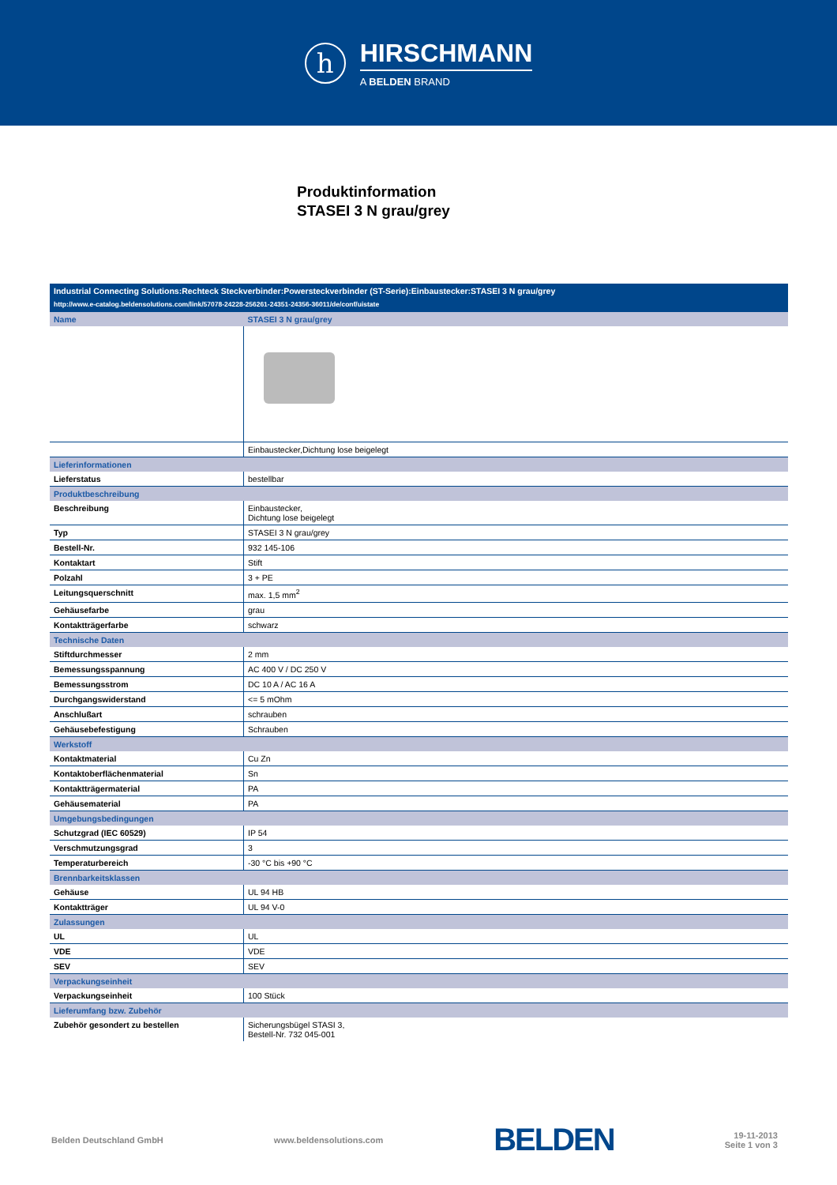h
HIRSCHMANN
A BELDEN BRAND
Produktinformation
STASEI 3 N grau/grey
| Industrial Connecting Solutions:Rechteck Steckverbinder:Powersteckverbinder (ST-Serie):Einbaustecker:STASEI 3 N grau/grey | |
| http://www.e-catalog.beldensolutions.com/link/57078-24228-256261-24351-24356-36011/de/conf/uistate | |
| Name | STASEI 3 N grau/grey |
| | Einbaustecker,Dichtung lose beigelegt |
| Lieferinformationen | |
| Lieferstatus | bestellbar |
| Produktbeschreibung | |
| Beschreibung | Einbaustecker, Dichtung lose beigelegt |
| Typ | STASEI 3 N grau/grey |
| Bestell-Nr. | 932 145-106 |
| Kontaktart | Stift |
| Polzahl | 3 + PE |
| Leitungsquerschnitt | max. 1,5 mm<sup>2</sup> |
| Gehäusefarbe | grau |
| Kontaktträgerfarbe | schwarz |
| Technische Daten | |
| Stiftdurchmesser | 2 mm |
| Bemessungsspannung | AC 400 V / DC 250 V |
| Bemessungsstrom | DC 10 A / AC 16 A |
| Durchgangswiderstand | <= 5 mOhm |
| Anschlußart | schrauben |
| Gehäusebefestigung | Schrauben |
| Werkstoff | |
| Kontaktmaterial | Cu Zn |
| Kontaktoberflächenmaterial | Sn |
| Kontaktträgermaterial | PA |
| Gehäusematerial | PA |
| Umgebungsbedingungen | |
| Schutzgrad (IEC 60529) | IP 54 |
| Verschmutzungsgrad | 3 |
| Temperaturbereich | -30 °C bis +90 °C |
| Brennbarkeitsklassen | |
| Gehäuse | UL 94 HB |
| Kontaktträger | UL 94 V-0 |
| Zulassungen | |
| UL | UL |
| VDE | VDE |
| SEV | SEV |
| Verpackungseinheit | |
| Verpackungseinheit | 100 Stück |
| Lieferumfang bzw. Zubehör | |
| Zubehör gesondert zu bestellen | Sicherungsbügel STASI 3, Bestell-Nr. 732 045-001 |
Belden Deutschland GmbH www.beldensolutions.com BELDEN 19-11-2013
Seite 1 von 3